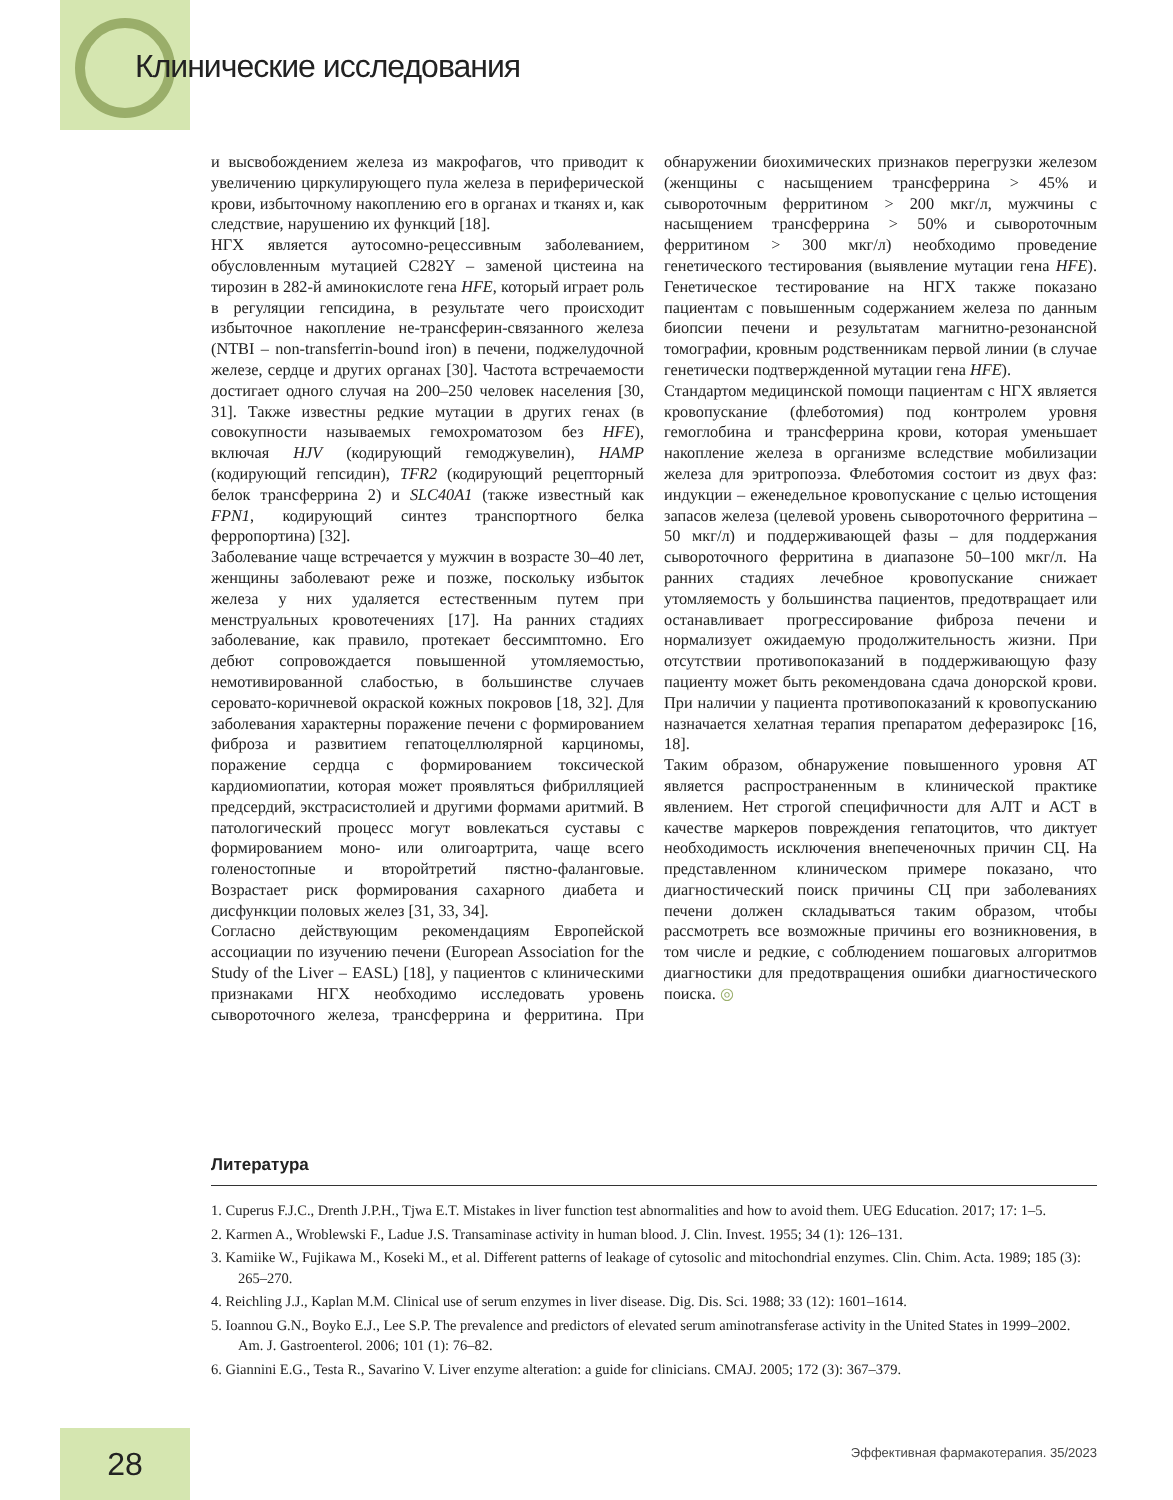Клинические исследования
и высвобождением железа из макрофагов, что приводит к увеличению циркулирующего пула железа в периферической крови, избыточному накоплению его в органах и тканях и, как следствие, нарушению их функций [18].
НГХ является аутосомно-рецессивным заболеванием, обусловленным мутацией C282Y – заменой цистеина на тирозин в 282-й аминокислоте гена HFE, который играет роль в регуляции гепсидина, в результате чего происходит избыточное накопление не-трансферин-связанного железа (NTBI – non-transferrin-bound iron) в печени, поджелудочной железе, сердце и других органах [30]. Частота встречаемости достигает одного случая на 200–250 человек населения [30, 31]. Также известны редкие мутации в других генах (в совокупности называемых гемохроматозом без HFE), включая HJV (кодирующий гемоджувелин), HAMP (кодирующий гепсидин), TFR2 (кодирующий рецепторный белок трансферрина 2) и SLC40A1 (также известный как FPN1, кодирующий синтез транспортного белка ферропортина) [32].
Заболевание чаще встречается у мужчин в возрасте 30–40 лет, женщины заболевают реже и позже, поскольку избыток железа у них удаляется естественным путем при менструальных кровотечениях [17]. На ранних стадиях заболевание, как правило, протекает бессимптомно. Его дебют сопровождается повышенной утомляемостью, немотивированной слабостью, в большинстве случаев серовато-коричневой окраской кожных покровов [18, 32]. Для заболевания характерны поражение печени с формированием фиброза и развитием гепатоцеллюлярной карциномы, поражение сердца с формированием токсической кардиомиопатии, которая может проявляться фибрилляцией предсердий, экстрасистолией и другими формами аритмий. В патологический процесс могут вовлекаться суставы с формированием моно- или олигоартрита, чаще всего голеностопные и второйтретий пястно-фаланговые. Возрастает риск формирования сахарного диабета и дисфункции половых желез [31, 33, 34].
Согласно действующим рекомендациям Европейской ассоциации по изучению печени (European Association for the Study of the Liver – EASL) [18], у пациентов с клиническими признаками НГХ необходимо исследовать уровень сывороточного железа, трансферрина и ферритина. При обнаружении биохимических признаков перегрузки железом (женщины с насыщением трансферрина > 45% и сывороточным ферритином > 200 мкг/л, мужчины с насыщением трансферрина > 50% и сывороточным ферритином > 300 мкг/л) необходимо проведение генетического тестирования (выявление мутации гена HFE). Генетическое тестирование на НГХ также показано пациентам с повышенным содержанием железа по данным биопсии печени и результатам магнитно-резонансной томографии, кровным родственникам первой линии (в случае генетически подтвержденной мутации гена HFE).
Стандартом медицинской помощи пациентам с НГХ является кровопускание (флеботомия) под контролем уровня гемоглобина и трансферрина крови, которая уменьшает накопление железа в организме вследствие мобилизации железа для эритропоэза. Флеботомия состоит из двух фаз: индукции – еженедельное кровопускание с целью истощения запасов железа (целевой уровень сывороточного ферритина – 50 мкг/л) и поддерживающей фазы – для поддержания сывороточного ферритина в диапазоне 50–100 мкг/л. На ранних стадиях лечебное кровопускание снижает утомляемость у большинства пациентов, предотвращает или останавливает прогрессирование фиброза печени и нормализует ожидаемую продолжительность жизни. При отсутствии противопоказаний в поддерживающую фазу пациенту может быть рекомендована сдача донорской крови. При наличии у пациента противопоказаний к кровопусканию назначается хелатная терапия препаратом деферазирокс [16, 18].
Таким образом, обнаружение повышенного уровня АТ является распространенным в клинической практике явлением. Нет строгой специфичности для АЛТ и АСТ в качестве маркеров повреждения гепатоцитов, что диктует необходимость исключения внепеченочных причин СЦ. На представленном клиническом примере показано, что диагностический поиск причины СЦ при заболеваниях печени должен складываться таким образом, чтобы рассмотреть все возможные причины его возникновения, в том числе и редкие, с соблюдением пошаговых алгоритмов диагностики для предотвращения ошибки диагностического поиска. ◎
Литература
1. Cuperus F.J.C., Drenth J.P.H., Tjwa E.T. Mistakes in liver function test abnormalities and how to avoid them. UEG Education. 2017; 17: 1–5.
2. Karmen A., Wroblewski F., Ladue J.S. Transaminase activity in human blood. J. Clin. Invest. 1955; 34 (1): 126–131.
3. Kamiike W., Fujikawa M., Koseki M., et al. Different patterns of leakage of cytosolic and mitochondrial enzymes. Clin. Chim. Acta. 1989; 185 (3): 265–270.
4. Reichling J.J., Kaplan M.M. Clinical use of serum enzymes in liver disease. Dig. Dis. Sci. 1988; 33 (12): 1601–1614.
5. Ioannou G.N., Boyko E.J., Lee S.P. The prevalence and predictors of elevated serum aminotransferase activity in the United States in 1999–2002. Am. J. Gastroenterol. 2006; 101 (1): 76–82.
6. Giannini E.G., Testa R., Savarino V. Liver enzyme alteration: a guide for clinicians. CMAJ. 2005; 172 (3): 367–379.
28
Эффективная фармакотерапия. 35/2023